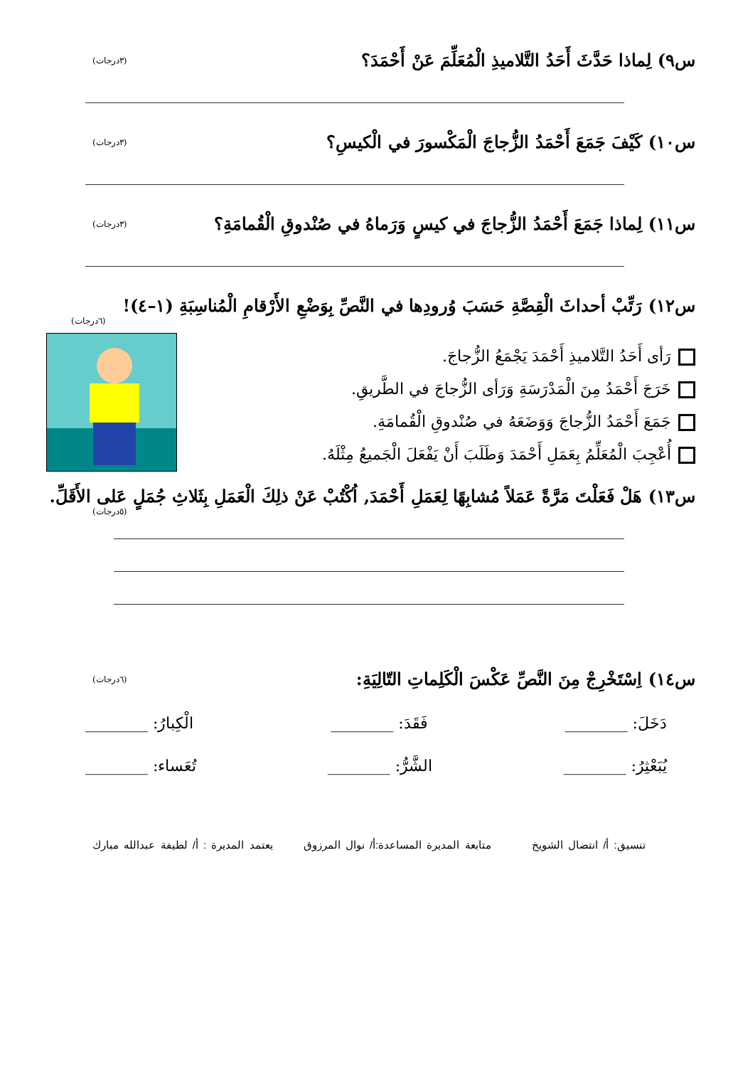س٩) لِماذا حَدَّثَ أَحَدُ التَّلاميذِ الْمُعَلِّمَ عَنْ أَحْمَدَ؟ (٣درجات)
س١٠) كَيْفَ جَمَعَ أَحْمَدُ الزُّجاجَ الْمَكْسورَ في الْكيسِ؟ (٣درجات)
س١١) لِماذا جَمَعَ أَحْمَدُ الزُّجاجَ في كيسٍ وَرَماهُ في صُنْدوقِ الْقُمامَةِ؟ (٣درجات)
س١٢) رَتِّبْ أحداثَ الْقِصَّةِ حَسَبَ وُرودِها في النَّصِّ بِوَضْعِ الأَرْقامِ الْمُناسِبَةِ (١–٤)!
(٦درجات)
رَأى أَحَدُ التَّلاميذِ أَحْمَدَ يَجْمَعُ الزُّجاجَ.
خَرَجَ أَحْمَدُ مِنَ الْمَدْرَسَةِ وَرَأى الزُّجاجَ في الطَّريقِ.
جَمَعَ أَحْمَدُ الزُّجاجَ وَوَضَعَهُ في صُنْدوقِ الْقُمامَةِ.
أُعْجِبَ الْمُعَلِّمُ بِعَمَلِ أَحْمَدَ وَطَلَبَ أَنْ يَفْعَلَ الْجَميعُ مِثْلَهُ.
س١٣) هَلْ فَعَلْتَ مَرَّةً عَمَلاً مُشابِهًا لِعَمَلِ أَحْمَدَ, اُكْتُبْ عَنْ ذلِكَ الْعَمَلِ بِثَلاثِ جُمَلٍ عَلى الأَقَلِّ. (٥درجات)
س١٤) اِسْتَخْرِجْ مِنَ النَّصِّ عَكْسَ الْكَلِماتِ التّالِيَةِ: (٦درجات)
دَخَلَ: ________ فَقَدَ: ________ الْكِبارُ: ________
يُبَعْثِرُ: ________ الشَّرُّ: ________ تُعَساء: ________
تنسيق: أ/ انتضال الشويخ متابعة المديرة المساعدة:أ/ نوال المرزوق يعتمد المديرة : أ/ لطيفة عبدالله مبارك